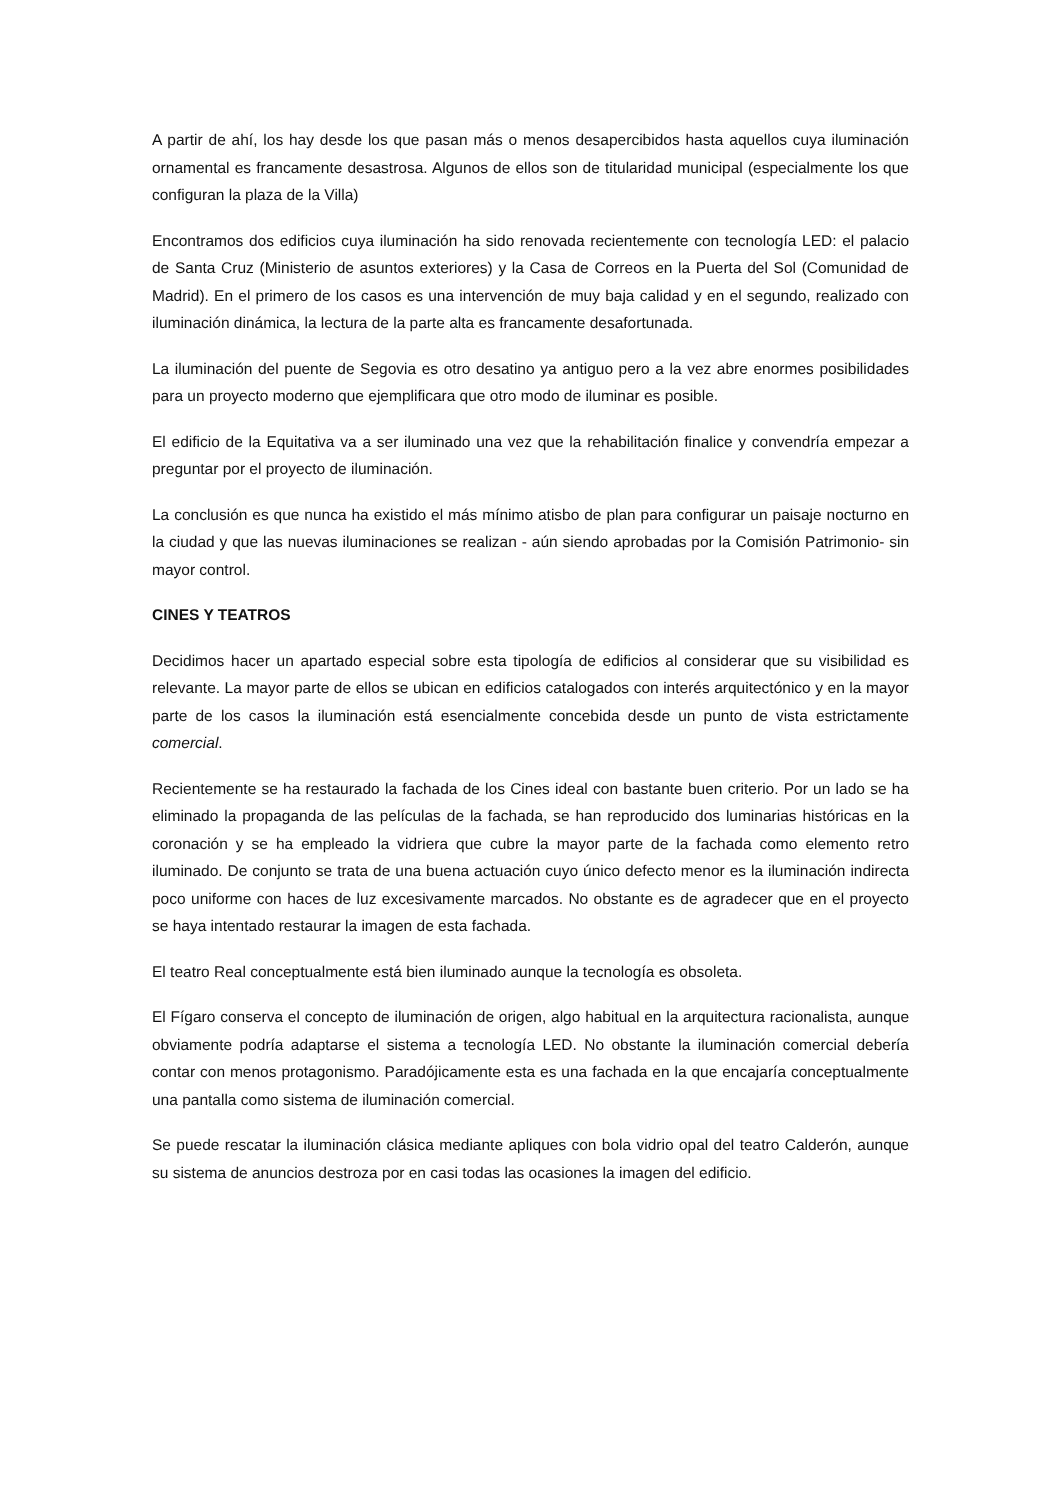A partir de ahí, los hay desde los que pasan más o menos desapercibidos hasta aquellos cuya iluminación ornamental es francamente desastrosa. Algunos de ellos son de titularidad municipal (especialmente los que configuran la plaza de la Villa)
Encontramos dos edificios cuya iluminación ha sido renovada recientemente con tecnología LED: el palacio de Santa Cruz (Ministerio de asuntos exteriores) y la Casa de Correos en la Puerta del Sol (Comunidad de Madrid). En el primero de los casos es una intervención de muy baja calidad y en el segundo, realizado con iluminación dinámica, la lectura de la parte alta es francamente desafortunada.
La iluminación del puente de Segovia es otro desatino ya antiguo pero a la vez abre enormes posibilidades para un proyecto moderno que ejemplificara que otro modo de iluminar es posible.
El edificio de la Equitativa va a ser iluminado una vez que la rehabilitación finalice y convendría empezar a preguntar por el proyecto de iluminación.
La conclusión es que nunca ha existido el más mínimo atisbo de plan para configurar un paisaje nocturno en la ciudad y que las nuevas iluminaciones se realizan - aún siendo aprobadas por la Comisión Patrimonio- sin mayor control.
CINES Y TEATROS
Decidimos hacer un apartado especial sobre esta tipología de edificios al considerar que su visibilidad es relevante. La mayor parte de ellos se ubican en edificios catalogados con interés arquitectónico y en la mayor parte de los casos la iluminación está esencialmente concebida desde un punto de vista estrictamente comercial.
Recientemente se ha restaurado la fachada de los Cines ideal con bastante buen criterio. Por un lado se ha eliminado la propaganda de las películas de la fachada, se han reproducido dos luminarias históricas en la coronación y se ha empleado la vidriera que cubre la mayor parte de la fachada como elemento retro iluminado. De conjunto se trata de una buena actuación cuyo único defecto menor es la iluminación indirecta poco uniforme con haces de luz excesivamente marcados. No obstante es de agradecer que en el proyecto se haya intentado restaurar la imagen de esta fachada.
El teatro Real conceptualmente está bien iluminado aunque la tecnología es obsoleta.
El Fígaro conserva el concepto de iluminación de origen, algo habitual en la arquitectura racionalista, aunque obviamente podría adaptarse el sistema a tecnología LED. No obstante la iluminación comercial debería contar con menos protagonismo. Paradójicamente esta es una fachada en la que encajaría conceptualmente una pantalla como sistema de iluminación comercial.
Se puede rescatar la iluminación clásica mediante apliques con bola vidrio opal del teatro Calderón, aunque su sistema de anuncios destroza por en casi todas las ocasiones la imagen del edificio.